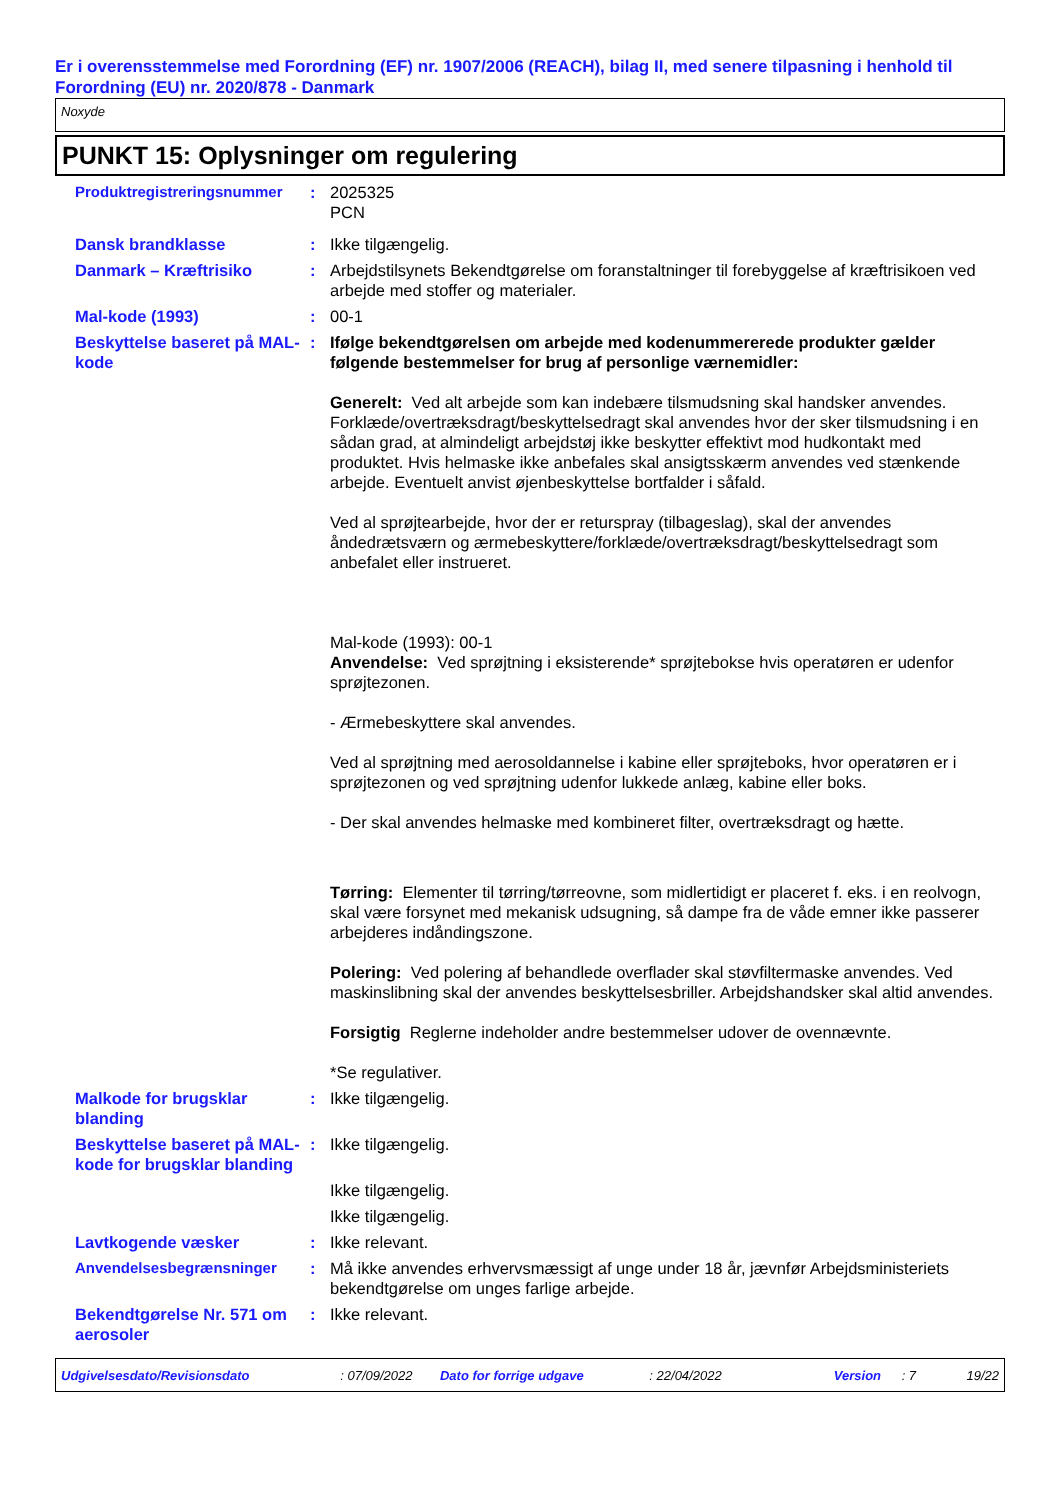Er i overensstemmelse med Forordning (EF) nr. 1907/2006 (REACH), bilag II, med senere tilpasning i henhold til Forordning (EU) nr. 2020/878 - Danmark
Noxyde
PUNKT 15: Oplysninger om regulering
Produktregistreringsnummer : 2025325
PCN
Dansk brandklasse : Ikke tilgængelig.
Danmark – Kræftrisiko : Arbejdstilsynets Bekendtgørelse om foranstaltninger til forebyggelse af kræftrisikoen ved arbejde med stoffer og materialer.
Mal-kode (1993) : 00-1
Beskyttelse baseret på MAL-kode
: Ifølge bekendtgørelsen om arbejde med kodenummererede produkter gælder følgende bestemmelser for brug af personlige værnemidler:
Generelt: Ved alt arbejde som kan indebære tilsmudsning skal handsker anvendes. Forklæde/overtræksdragt/beskyttelsedragt skal anvendes hvor der sker tilsmudsning i en sådan grad, at almindeligt arbejdstøj ikke beskytter effektivt mod hudkontakt med produktet. Hvis helmaske ikke anbefales skal ansigtsskærm anvendes ved stænkende arbejde. Eventuelt anvist øjenbeskyttelse bortfalder i såfald.
Ved al sprøjtearbejde, hvor der er returspray (tilbageslag), skal der anvendes åndedrætsværn og ærmebeskyttere/forklæde/overtræksdragt/beskyttelsedragt som anbefalet eller instrueret.
Mal-kode (1993): 00-1
Anvendelse: Ved sprøjtning i eksisterende* sprøjtebokse hvis operatøren er udenfor sprøjtezonen.
- Ærmebeskyttere skal anvendes.
Ved al sprøjtning med aerosoldannelse i kabine eller sprøjteboks, hvor operatøren er i sprøjtezonen og ved sprøjtning udenfor lukkede anlæg, kabine eller boks.
- Der skal anvendes helmaske med kombineret filter, overtræksdragt og hætte.
Tørring: Elementer til tørring/tørreovne, som midlertidigt er placeret f. eks. i en reolvogn, skal være forsynet med mekanisk udsugning, så dampe fra de våde emner ikke passerer arbejderes indåndingszone.
Polering: Ved polering af behandlede overflader skal støvfiltermaske anvendes. Ved maskinslibning skal der anvendes beskyttelsesbriller. Arbejdshandsker skal altid anvendes.
Forsigtig Reglerne indeholder andre bestemmelser udover de ovennævnte.
*Se regulativer.
Malkode for brugsklar blanding
: Ikke tilgængelig.
Beskyttelse baseret på MAL-kode for brugsklar blanding
: Ikke tilgængelig.
Ikke tilgængelig.
Ikke tilgængelig.
Lavtkogende væsker : Ikke relevant.
Anvendelsesbegrænsninger : Må ikke anvendes erhvervsmæssigt af unge under 18 år, jævnfør Arbejdsministeriets bekendtgørelse om unges farlige arbejde.
Bekendtgørelse Nr. 571 om aerosoler
: Ikke relevant.
Udgivelsesdato/Revisionsdato: 07/09/2022 Dato for forrige udgave: 22/04/2022 Version: 7 19/22